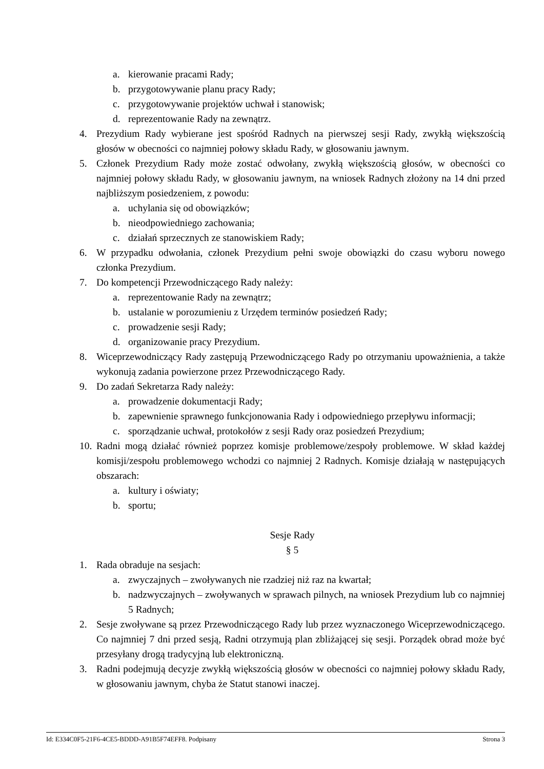a. kierowanie pracami Rady;
b. przygotowywanie planu pracy Rady;
c. przygotowywanie projektów uchwał i stanowisk;
d. reprezentowanie Rady na zewnątrz.
4. Prezydium Rady wybierane jest spośród Radnych na pierwszej sesji Rady, zwykłą większością głosów w obecności co najmniej połowy składu Rady, w głosowaniu jawnym.
5. Członek Prezydium Rady może zostać odwołany, zwykłą większością głosów, w obecności co najmniej połowy składu Rady, w głosowaniu jawnym, na wniosek Radnych złożony na 14 dni przed najbliższym posiedzeniem, z powodu:
a. uchylania się od obowiązków;
b. nieodpowiedniego zachowania;
c. działań sprzecznych ze stanowiskiem Rady;
6. W przypadku odwołania, członek Prezydium pełni swoje obowiązki do czasu wyboru nowego członka Prezydium.
7. Do kompetencji Przewodniczącego Rady należy:
a. reprezentowanie Rady na zewnątrz;
b. ustalanie w porozumieniu z Urzędem terminów posiedzeń Rady;
c. prowadzenie sesji Rady;
d. organizowanie pracy Prezydium.
8. Wiceprzewodniczący Rady zastępują Przewodniczącego Rady po otrzymaniu upoważnienia, a także wykonują zadania powierzone przez Przewodniczącego Rady.
9. Do zadań Sekretarza Rady należy:
a. prowadzenie dokumentacji Rady;
b. zapewnienie sprawnego funkcjonowania Rady i odpowiedniego przepływu informacji;
c. sporządzanie uchwał, protokołów z sesji Rady oraz posiedzeń Prezydium;
10. Radni mogą działać również poprzez komisje problemowe/zespoły problemowe. W skład każdej komisji/zespołu problemowego wchodzi co najmniej 2 Radnych. Komisje działają w następujących obszarach:
a. kultury i oświaty;
b. sportu;
Sesje Rady
§ 5
1. Rada obraduje na sesjach:
a. zwyczajnych – zwoływanych nie rzadziej niż raz na kwartał;
b. nadzwyczajnych – zwoływanych w sprawach pilnych, na wniosek Prezydium lub co najmniej 5 Radnych;
2. Sesje zwoływane są przez Przewodniczącego Rady lub przez wyznaczonego Wiceprzewodniczącego. Co najmniej 7 dni przed sesją, Radni otrzymują plan zbliżającej się sesji. Porządek obrad może być przesyłany drogą tradycyjną lub elektroniczną.
3. Radni podejmują decyzje zwykłą większością głosów w obecności co najmniej połowy składu Rady, w głosowaniu jawnym, chyba że Statut stanowi inaczej.
Id: E334C0F5-21F6-4CE5-BDDD-A91B5F74EFF8. Podpisany Strona 3